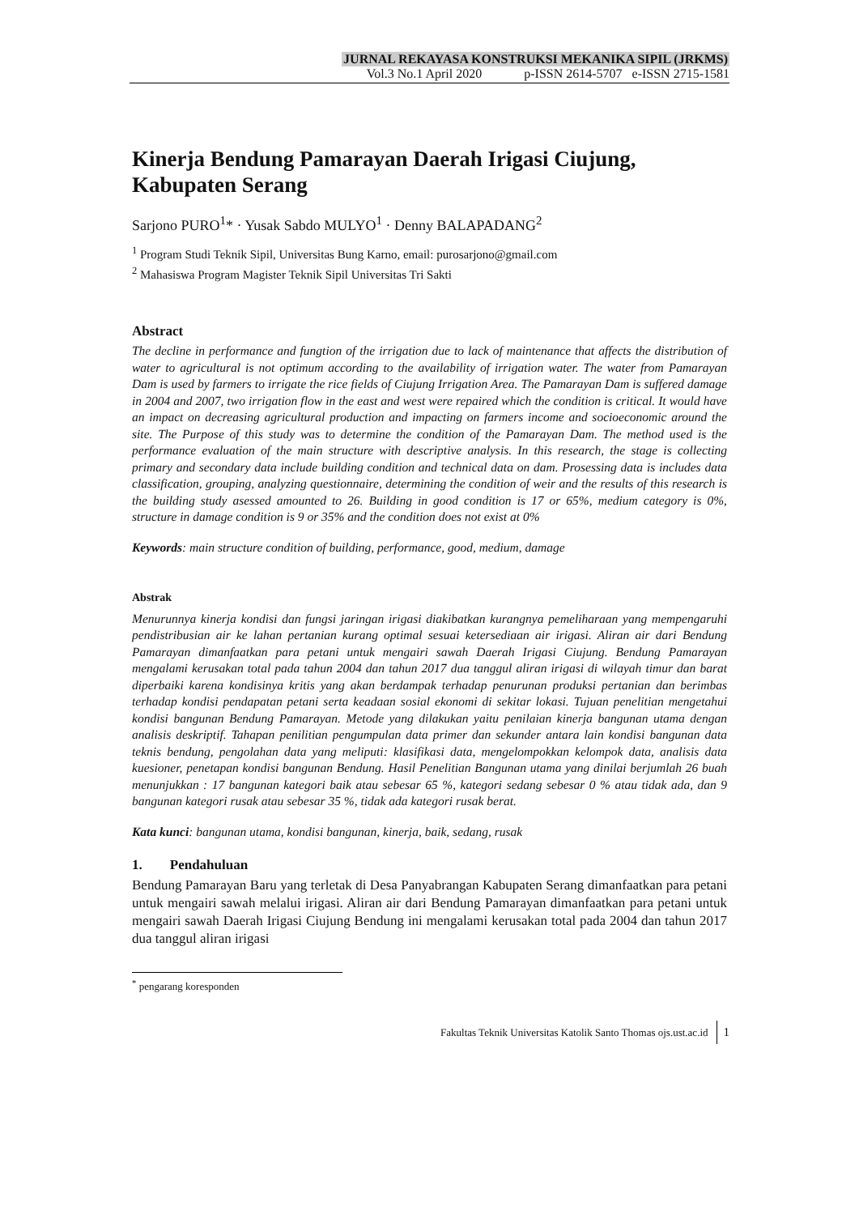JURNAL REKAYASA KONSTRUKSI MEKANIKA SIPIL (JRKMS)
Vol.3 No.1 April 2020 p-ISSN 2614-5707 e-ISSN 2715-1581
Kinerja Bendung Pamarayan Daerah Irigasi Ciujung, Kabupaten Serang
Sarjono PURO<sup>1</sup>* · Yusak Sabdo MULYO<sup>1</sup> · Denny BALAPADANG<sup>2</sup>
<sup>1</sup> Program Studi Teknik Sipil, Universitas Bung Karno, email: purosarjono@gmail.com
<sup>2</sup> Mahasiswa Program Magister Teknik Sipil Universitas Tri Sakti
Abstract
The decline in performance and fungtion of the irrigation due to lack of maintenance that affects the distribution of water to agricultural is not optimum according to the availability of irrigation water. The water from Pamarayan Dam is used by farmers to irrigate the rice fields of Ciujung Irrigation Area. The Pamarayan Dam is suffered damage in 2004 and 2007, two irrigation flow in the east and west were repaired which the condition is critical. It would have an impact on decreasing agricultural production and impacting on farmers income and socioeconomic around the site. The Purpose of this study was to determine the condition of the Pamarayan Dam. The method used is the performance evaluation of the main structure with descriptive analysis. In this research, the stage is collecting primary and secondary data include building condition and technical data on dam. Prosessing data is includes data classification, grouping, analyzing questionnaire, determining the condition of weir and the results of this research is the building study asessed amounted to 26. Building in good condition is 17 or 65%, medium category is 0%, structure in damage condition is 9 or 35% and the condition does not exist at 0%
Keywords: main structure condition of building, performance, good, medium, damage
Abstrak
Menurunnya kinerja kondisi dan fungsi jaringan irigasi diakibatkan kurangnya pemeliharaan yang mempengaruhi pendistribusian air ke lahan pertanian kurang optimal sesuai ketersediaan air irigasi. Aliran air dari Bendung Pamarayan dimanfaatkan para petani untuk mengairi sawah Daerah Irigasi Ciujung. Bendung Pamarayan mengalami kerusakan total pada tahun 2004 dan tahun 2017 dua tanggul aliran irigasi di wilayah timur dan barat diperbaiki karena kondisinya kritis yang akan berdampak terhadap penurunan produksi pertanian dan berimbas terhadap kondisi pendapatan petani serta keadaan sosial ekonomi di sekitar lokasi. Tujuan penelitian mengetahui kondisi bangunan Bendung Pamarayan. Metode yang dilakukan yaitu penilaian kinerja bangunan utama dengan analisis deskriptif. Tahapan penilitian pengumpulan data primer dan sekunder antara lain kondisi bangunan data teknis bendung, pengolahan data yang meliputi: klasifikasi data, mengelompokkan kelompok data, analisis data kuesioner, penetapan kondisi bangunan Bendung. Hasil Penelitian Bangunan utama yang dinilai berjumlah 26 buah menunjukkan : 17 bangunan kategori baik atau sebesar 65 %, kategori sedang sebesar 0 % atau tidak ada, dan 9 bangunan kategori rusak atau sebesar 35 %, tidak ada kategori rusak berat.
Kata kunci: bangunan utama, kondisi bangunan, kinerja, baik, sedang, rusak
1. Pendahuluan
Bendung Pamarayan Baru yang terletak di Desa Panyabrangan Kabupaten Serang dimanfaatkan para petani untuk mengairi sawah melalui irigasi. Aliran air dari Bendung Pamarayan dimanfaatkan para petani untuk mengairi sawah Daerah Irigasi Ciujung Bendung ini mengalami kerusakan total pada 2004 dan tahun 2017 dua tanggul aliran irigasi
<sup>*</sup> pengarang koresponden
Fakultas Teknik Universitas Katolik Santo Thomas ojs.ust.ac.id 1